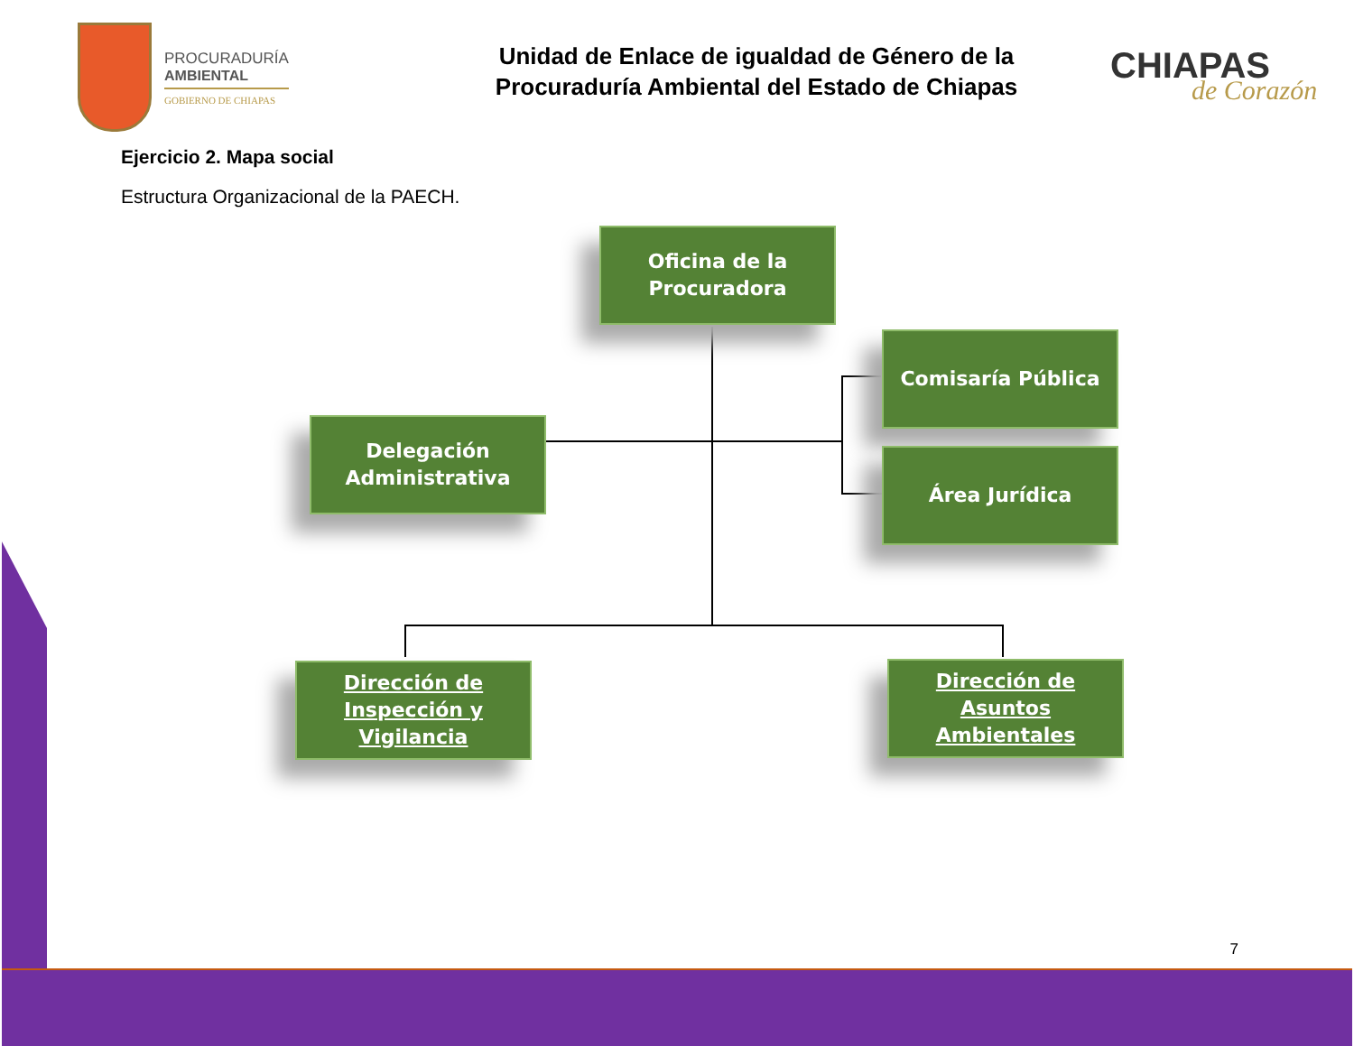PROCURADURÍA
AMBIENTAL
GOBIERNO DE CHIAPAS
Unidad de Enlace de igualdad de Género de la
Procuraduría Ambiental del Estado de Chiapas
CHIAPAS
de Corazón
Ejercicio 2. Mapa social
Estructura Organizacional de la PAECH.
Oficina de la
Procuradora
Comisaría Pública
Delegación
Administrativa
Área Jurídica
Dirección de
Inspección y
Vigilancia
Dirección de
Asuntos
Ambientales
7